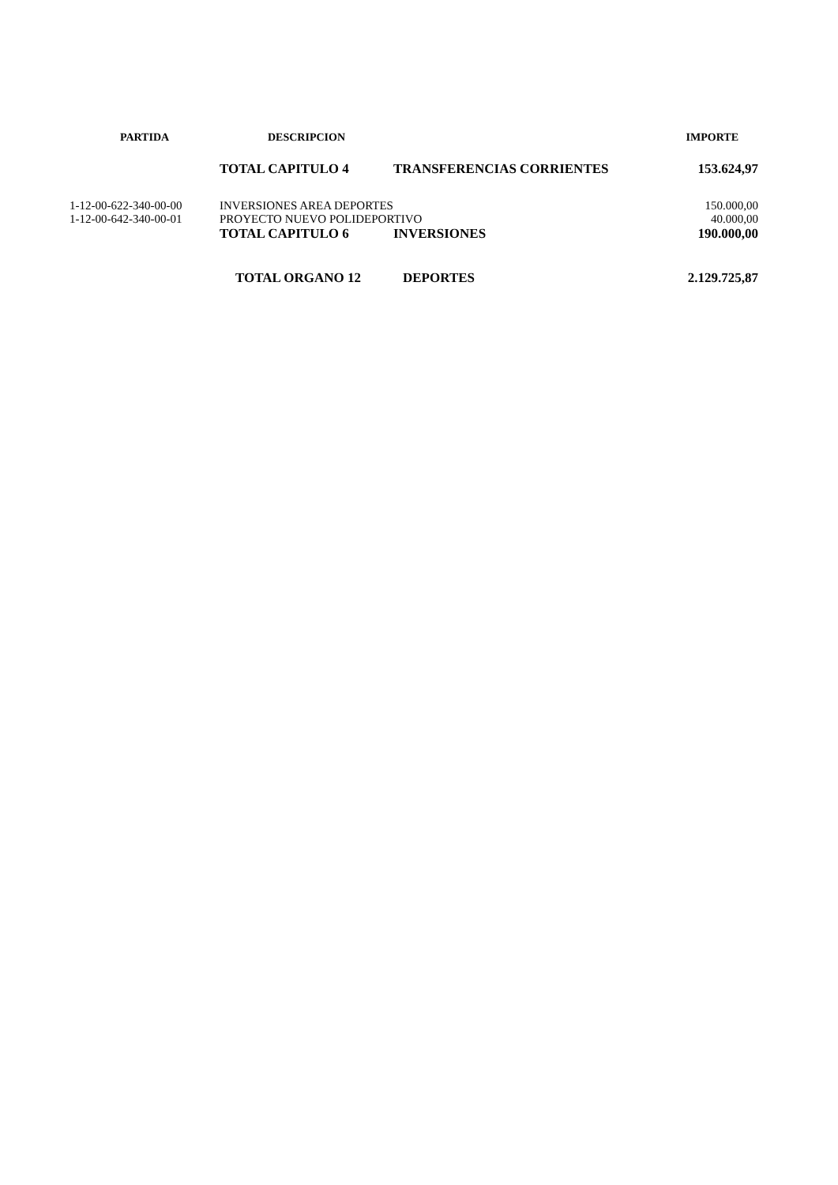| PARTIDA | DESCRIPCION | | IMPORTE |
| --- | --- | --- | --- |
| | TOTAL CAPITULO 4 | TRANSFERENCIAS CORRIENTES | 153.624,97 |
| 1-12-00-622-340-00-00 | INVERSIONES AREA DEPORTES | | 150.000,00 |
| 1-12-00-642-340-00-01 | PROYECTO NUEVO POLIDEPORTIVO | | 40.000,00 |
| | TOTAL CAPITULO 6 | INVERSIONES | 190.000,00 |
| | TOTAL ORGANO 12 | DEPORTES | 2.129.725,87 |